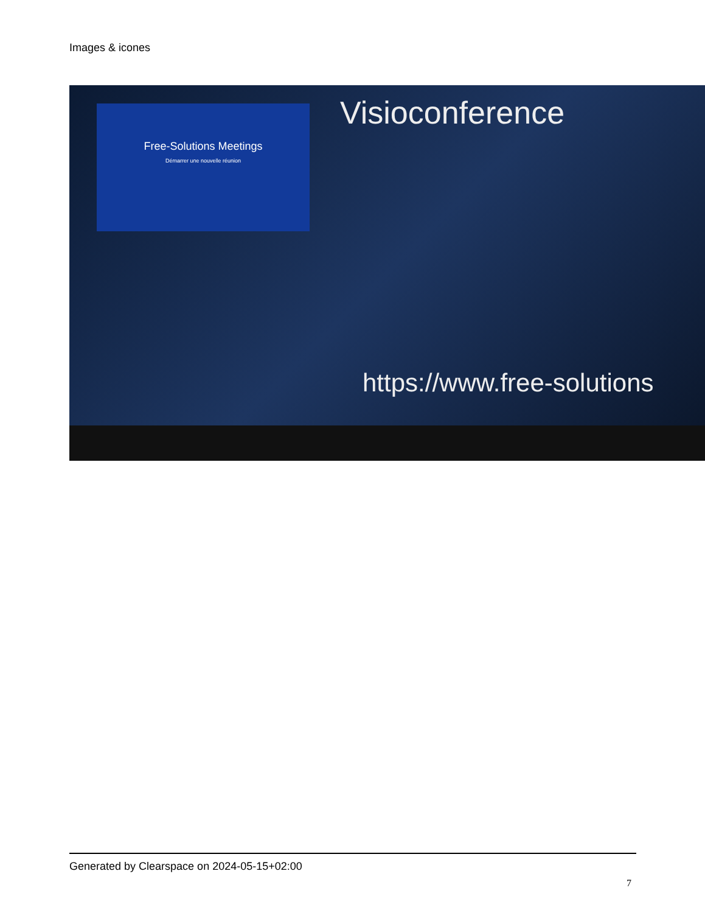Images & icones
Free-Solutions Meetings
Démarrer une nouvelle réunion
Visioconference
https://www.free-solutions
Generated by Clearspace on 2024-05-15+02:00
7